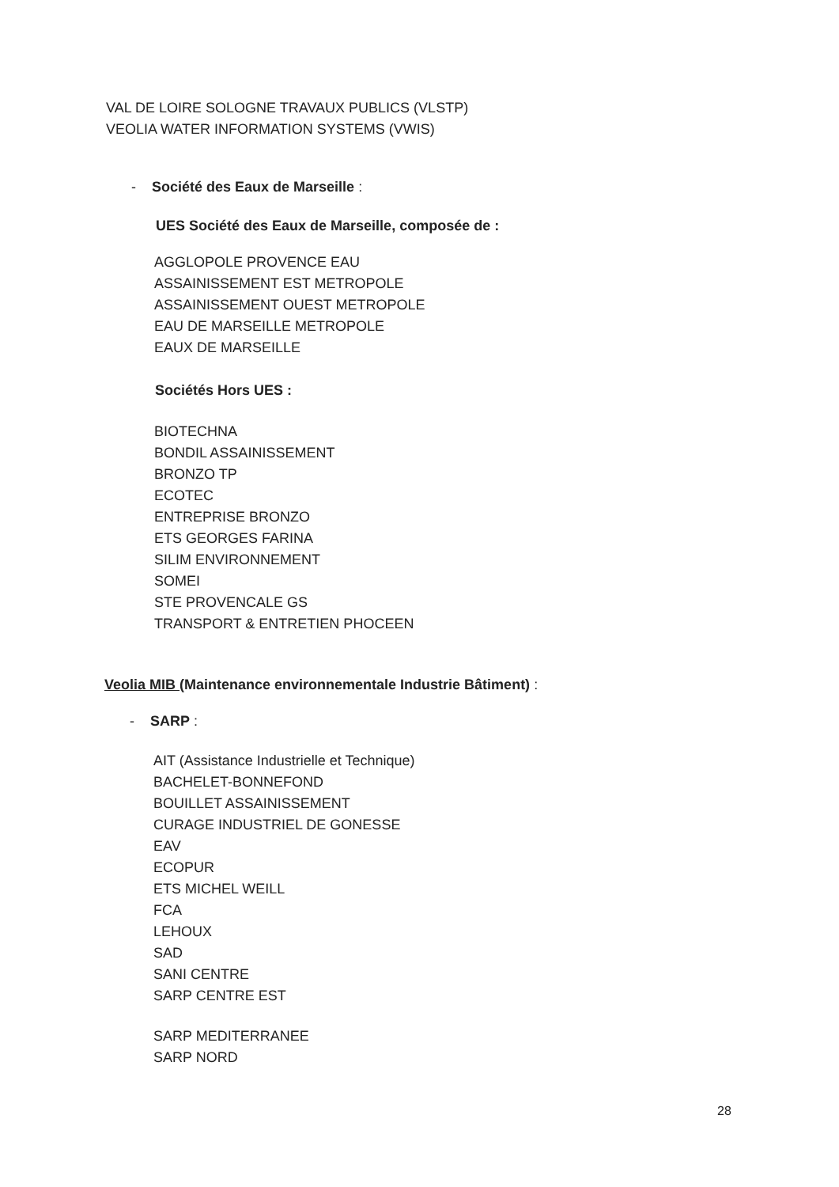VAL DE LOIRE SOLOGNE TRAVAUX PUBLICS (VLSTP)
VEOLIA WATER INFORMATION SYSTEMS (VWIS)
- Société des Eaux de Marseille :
UES Société des Eaux de Marseille, composée de :
AGGLOPOLE PROVENCE EAU
ASSAINISSEMENT EST METROPOLE
ASSAINISSEMENT OUEST METROPOLE
EAU DE MARSEILLE METROPOLE
EAUX DE MARSEILLE
Sociétés Hors UES :
BIOTECHNA
BONDIL ASSAINISSEMENT
BRONZO TP
ECOTEC
ENTREPRISE BRONZO
ETS GEORGES FARINA
SILIM ENVIRONNEMENT
SOMEI
STE PROVENCALE GS
TRANSPORT & ENTRETIEN PHOCEEN
Veolia MIB (Maintenance environnementale Industrie Bâtiment) :
- SARP :
AIT (Assistance Industrielle et Technique)
BACHELET-BONNEFOND
BOUILLET ASSAINISSEMENT
CURAGE INDUSTRIEL DE GONESSE
EAV
ECOPUR
ETS MICHEL WEILL
FCA
LEHOUX
SAD
SANI CENTRE
SARP CENTRE EST
SARP MEDITERRANEE
SARP NORD
28